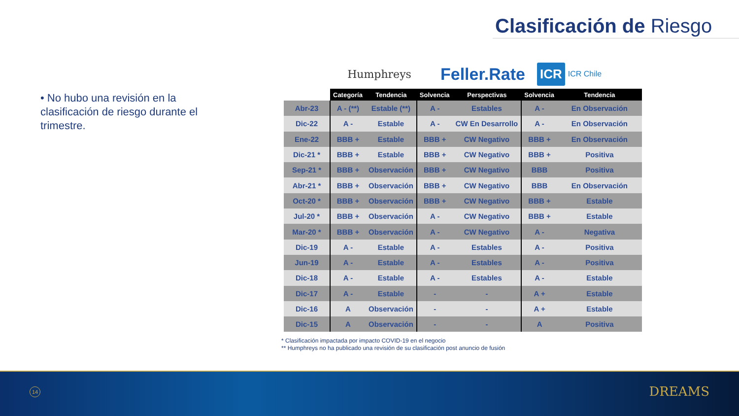Clasificación de Riesgo
• No hubo una revisión en la clasificación de riesgo durante el trimestre.
Humphreys
Feller.Rate
ICR ICR Chile
| | Categoría | Tendencia | Solvencia | Perspectivas | Solvencia | Tendencia |
| --- | --- | --- | --- | --- | --- | --- |
| Abr-23 | A - (**) | Estable (**) | A - | Estables | A - | En Observación |
| Dic-22 | A - | Estable | A - | CW En Desarrollo | A - | En Observación |
| Ene-22 | BBB + | Estable | BBB + | CW Negativo | BBB + | En Observación |
| Dic-21 * | BBB + | Estable | BBB + | CW Negativo | BBB + | Positiva |
| Sep-21 * | BBB + | Observación | BBB + | CW Negativo | BBB | Positiva |
| Abr-21 * | BBB + | Observación | BBB + | CW Negativo | BBB | En Observación |
| Oct-20 * | BBB + | Observación | BBB + | CW Negativo | BBB + | Estable |
| Jul-20 * | BBB + | Observación | A - | CW Negativo | BBB + | Estable |
| Mar-20 * | BBB + | Observación | A - | CW Negativo | A - | Negativa |
| Dic-19 | A - | Estable | A - | Estables | A - | Positiva |
| Jun-19 | A - | Estable | A - | Estables | A - | Positiva |
| Dic-18 | A - | Estable | A - | Estables | A - | Estable |
| Dic-17 | A - | Estable | - | - | A + | Estable |
| Dic-16 | A | Observación | - | - | A + | Estable |
| Dic-15 | A | Observación | - | - | A | Positiva |
* Clasificación impactada por impacto COVID-19 en el negocio
** Humphreys no ha publicado una revisión de su clasificación post anuncio de fusión
14 DREAMS